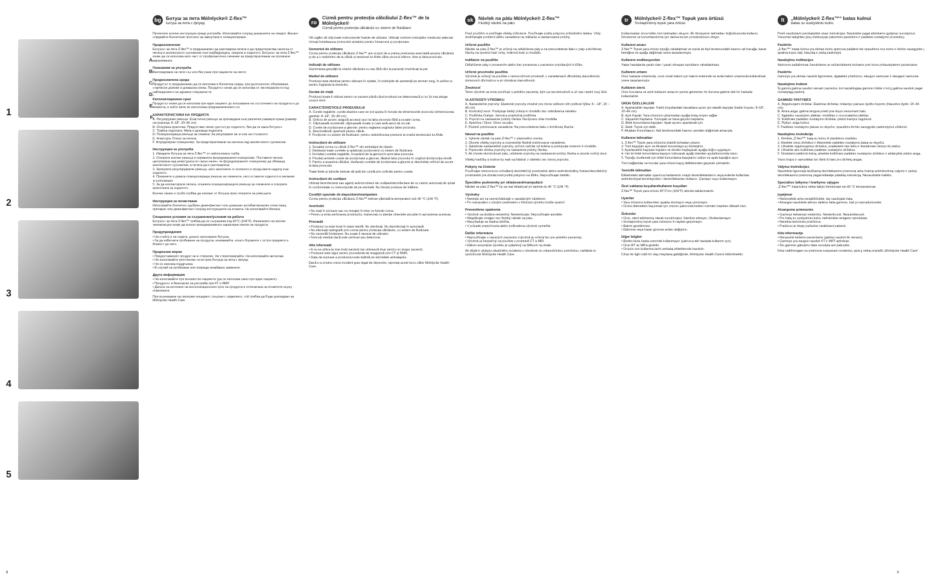A.
B.
C.
D.
E.
F.
1
2
3
4
5
bg
Ботуш за пета Mölnlycke® Z-flex™
Ботуш за пета с флуид
Прочетете всички инструкции преди употреба. Използвайте според указанията на лекаря. Винаги следвайте болничния протокол за завъртане и позициониране.
Предназначение
Ботушът за пета Z-flex™ е предназначен да разтоварва петата и да предотвратява натиска от петата и ахилесовото сухожилие към подбедрицата, пищяла и ходилото. Ботушът за пета Z-flex™ може да се използва като част от профилактично лечение за предотвратяване на пролежни наранявания.
Показания за употреба
Разтоварване на пети със или без рани при пациенти на легло
Предназначена среда
Продуктът е предназначен да се използва в болнична среда, при дългосрочно обгрижване, старчески домове и домашна грижа. Продуктът може да се използва от неспециалисти под наблюдението на здравни специалисти.
Експлоатационен срок
Продуктът може да се използва при един пациент до влошаване на състоянието на продукта и до момента, в който вече не изпълнява предназначението си.
ХАРАКТЕРИСТИКИ НА ПРОДУКТА
A. Регулируеми ремъци: Еластични ремъци за пригаждане към различни размери крака (размер на прасеца: 8–18", 20–46 cm).
B. Отворена вратичка: Предоставя лесен достъп до ходилото, без да се маха ботушът.
C. Трайна подплата: Мека и дишаща подплата
D. Позициониращи ремъци за глезена: За регулиране на ъгъла на стъпалото
E. Апертура: Отвор за петата.
F. Флуидизиран позиционер: За предотвратяване на натиска над ахилесовото сухожилие.
Инструкции за употреба
1. Извадете ботуша за пета Z-flex™ от найлоновата торба.
2. Отворете всички ремъци и изравнете флуидизирания позиционер. Поставете петата центрирана над апертурата по такъв начин, че флуидизираният позиционер да обхваща ахилесовото сухожилие, а петата да е разтоварена.
3. Затворете регулируемите ремъци, като започнете от коляното и продължите надолу към ходилото.
4. Прикачете и дявата позициониращи ремъка за глезените, като оставите ходилото в желания ъгъл/позиция.
5. За да инспектирате петата, откачете позициониращите ремъци за глезените и отворете вратичката за ходилото.
Всички линии и тръби трябва да излизат от ботуша през отворите на ремъците.
Инструкции за почистване
Използвайте болнично одобрен дезинфектант или домашен антибактериален почистващ препарат или дезинфектант според инструкциите на етикета. Не използвайте белина.
Специални условия за съхранение/условия на работа
Ботушът за пета Z-flex™ трябва да се съхранява под 40°C (104°F). Излагането на високи температури може да влоши преждевременно характеристиките на продукта.
Предупреждения
• Не стойте и не ходете, докато използвате ботуша.
• За да избегнете пробиване на продукта, внимавайте, когато боравите с остри предмети в близост до него.
Предпазни мерки
• Предоставеният продукт не е стерилен. Не стерилизирайте. Не използвайте автоклав.
• Не използвайте рентгенови лъчи през ботуша за пета с флуид.
• Не се изисква поддръжка.
• В случай на пробиване или повреда незабавно заменете.
Друга информация
• Не използвайте при множество пациенти (да се използва само при един пациент).
• Продуктът е безопасен за употреба при КТ и ЯМР.
• Датата на изтичане на експлоатационния срок на продукта е отпечатана на етикетите върху опаковката.
При възникване на сериозен инцидент, свързан с изделието, той трябва да бъде докладван на Mölnlycke Health Care.
ro
Cizmă pentru protecția călcâiului Z-flex™ de la Mölnlycke®
Cizmă pentru protecția călcâiului cu sistem de fluidizare
Vă rugăm să citiți toate instrucțiunile înainte de utilizare. Utilizați conform indicațiilor medicului adecvat. Urmați întotdeauna protocolul spitalului pentru întoarcere și poziționare.
Domeniul de utilizare
Cizma pentru protecția călcâiului Z-flex™ are scopul de a prelua presiunea exercitată asupra călcâiului și de a o redistribui de la călcâi și tendonul lui Ahile către picioruI inferior, tibie și laba piciorului.
Indicații de utilizare
Suprimarea greutății la nivelul călcâiului cu sau fără răni la pacienții imobilizați la pat
Mediul de utilizare
Produsul este destinat pentru utilizare în spitale, în instituțiile de asistență pe termen lung, în azilluri și pentru îngrijirea la domiciliu.
Durata de viață
Produsul poate fi utilizat pentru un pacient până când produsul se deteriorează și nu își mai atinge scopul dorit.
CARACTERISTICILE PRODUSULUI
A. Curele reglabile: curele elastice care se pot ajusta în funcție de dimensiunile piciorului (dimensiunea gambei: 8–18", 20–46 cm).
B. Orificiu de acces: asigură accesul ușor la laba piciorului fără a scoate cizma.
C. Căptușeală rezistentă: căptușeală moale și care lasă aerul să circule.
D. Curele de poziționare a gleznei: pentru reglarea unghiului labei piciorului.
E. Deschizătură: apertură pentru călcâi.
F. Poziționer cu sistem de fluidizare: pentru redistribuirea presiunii la nivelul tendonului lui Ahile.
Instrucțiuni de utilizare
1. Scoateți cizma cu călcâi Z-flex™ din ambalajul de plastic.
2. Desfaceți toate curelele și aplatizați poziționerul cu sistem de fluidizare.
3. Închideți curelele reglabile, începând de la genunchi spre laba piciorului.
4. Prindeți ambele curele de poziționare a gleznei, lăsând laba piciorului în unghiul dorit/poziția dorită.
5. Pentru a examina călcâiul, desfaceți curelele de poziționare a gleznei și deschideți orificiul de acces la laba piciorului.
Toate firele și tuburile trebuie să iasă din cizmă prin orificiile pentru curele.
Instrucțiuni de curățare
Utilizați dezinfectanți sau agenți antimicrobieni de curățare/dezinfectare de uz casnic autorizați de spital în conformitate cu instrucțiunile de pe etichetă. Nu folosiți produse de înălbire.
Condiții speciale de depozitare/manipulare
Cizma pentru protecția călcâiului Z-flex™ trebuie păstrată la temperaturi sub 40 °C (104 °F).
Avertizări
• Nu stați în picioare sau nu mergeți în timp ce folosiți cizma.
• Pentru a evita perforarea produsului, manevrați cu atenție obiectele ascuțite în apropierea acestuia.
Precauții
• Produsul nu este livrat în stare sterilă. Nu sterilizați. Nu dezinfectați în autoclavă.
• Nu efectuați radiografii prin cizma pentru protecția călcâiului, cu sistem de fluidizare.
• Nu necesită întreținere. Nu poate fi reparat de utilizator.
• Înlocuiți imediat dacă este perforat sau deteriorat.
Alte informații
• A nu se utiliza la mai mulți pacienți (se utilizează doar pentru un singur pacient).
• Produsul este sigur pentru procedurile de imagistică prin CT și RMN.
• Data de expirare a produsului este tipărită pe etichetele ambalajului.
Dacă s-a produs vreun incident grav legat de dispozitiv, raportați acest lucru către Mölnlycke Health Care.
sk
Návlek na pätu Mölnlycke® Z-flex™
Fluidný návlek na pätu
Pred použitím si prečítajte všetky inštrukcie. Používajte podľa pokynov príslušného lekára. Vždy dodržiavajte protokol vášho zariadenia na otáčanie a nastavovanie polohy.
Určené použitie
Návlek na pätu Z-flex™ je určený na odľahčenie päty a na prerozdelenie tlaku z päty a Achillovej šľachy na spodnú časť nohy, holennú kosť a chodidlo.
Indikácie na použitie
Odľahčenie päty s poranením alebo bez poranenia u pacientov pripútaných k lôžku
Určené prostredie použitia
Výrobok je určený na použitie v nemocničnom prostredí, v zariadeniach dlhodobej starostlivosti, domovoch dôchodcov a pri domácej starostlivosti.
Životnosť
Tento výrobok sa smie používať u jedného pacienta, kým sa neznehodnotí a už viac neplní svoj účel.
VLASTNOSTI VÝROBKU
A. Nastaviteľné popruhy: Elastické popruhy vhodné pre rôzne veľkosti nôh (veľkosť lýtka: 8 – 18", 20 – 46 cm).
B. Kontrolný otvor: Poskytuje ľahký prístup k chodidlu bez odstránenia návleku.
C. Podšívka Outlast: Jemná a priedušná podšívka
D. Popruh na nastavenie polohy členka: Na úpravu uhla chodidla
E. Apertúra / Otvor: Otvor na pätu.
F. Fluidné polohovacie zariadenie: Na prerozdelenie tlaku v Achillovej šľache.
Návod na použitie
1. Vyberte návlek na pätu Z-flex™ z plastového vrecka.
2. Otvorte všetky popruhy a rozprestrite fluidné polohovacie zariadenie.
3. Zatiahnite nastaviteľné popruhy, pričom začnite od kolena a postupujte smerom k chodidlu.
4. Pripevnite obidva popruhy na nastavenie polohy členka.
5. Ak chcete skontrolovať pätu, odoberte popruhy na nastavenie polohy členka a otvorte nožný otvor.
Všetky hadičky a trubice by mali vychádzať z návleku cez otvory popruhu.
Pokyny na čistenie
Používajte nemocnicou schválený dezinfekčný prostriedok alebo antimikrobiálny čistiaci/dezinfekčný prostriedok pre domácnosti podľa pokynov na štítku. Nepoužívajte bielidlo.
Špeciálne podmienky pri skladovaní/manipulácii
Návlek na pätu Z-flex™ by sa mal skladovať pri teplote do 40 °C (104 °F).
Výstrahy
• Nestojte ani sa neprechádzajte s nasadeným návlekom.
• Pri manipulácii s ostrými predmetmi v blízkosti výrobku buďte opatrní.
Preventívne opatrenia
• Výrobok sa dodáva nesterilný. Nesterilizujte. Nepoužívajte autokláv
• Neaplikujte röntgen cez fluidný návlek na pätu.
• Nevyžaduje sa žiadna údržba.
• V prípade prepichnutia alebo poškodenia výrobok vymeňte.
Ďalšie informácie
• Nepoužívajte u viacerých pacientov (výrobok je určený len pre jedného pacienta).
• Výrobok je bezpečný na použitie v prostredí CT a MRI.
• Dátum exspirácie výrobku je vytlačený na štítkoch na obale.
Ak dôjde k výskytu závažného incidentu v súvislosti so zdravotníckou pomôckou, nahláste to spoločnosti Mölnlycke Health Care.
tr
Mölnlycke® Z-flex™ Topuk yara örtüsü
Sıvılaştırılmış topuk yara örtüsü
Kullanmadan önce lütfen tüm talimatları okuyun. Bir klinisyenin talimatları doğrultusunda kullanın. Döndürme ve konumlandırma için daima kurum protokolünüzü izleyin.
Kullanım amacı
Z-flex™ Topuk yara örtüsü topuğu rahatlatmak ve topuk ile Aşil tendonundaki basıncı alt bacağa, kaval kemiğine ve ayağa dağıtmak üzere tasarlanmıştır.
Kullanım endikasyonları
Yatan hastalarda yaralı olan / yaralı olmayan topukların rahatlatılması
Kullanım ortamı
Ürün hastane ortamında, uzun süreli bakım için bakım evlerinde ve evde bakım ortamında kullanılmak üzere tasarlanmıştır.
Kullanım ömrü
Ürün bozulana ve artık kullanım amacını yerine getiremez bir duruma gelene dek bir hastada kullanılabilir.
ÜRÜN ÖZELLİKLERİ
A. Ayarlanabilir kayışlar: Farklı boyutlardaki bacaklara uyum için elastik kayışlar (baldır boyutu: 8–18", 20–46 cm).
B. Açık Kapak: Yara örtüsünü çıkarmadan ayağa kolay erişim sağlar.
C. Dayanıklı Kaplama: Yumuşak ve hava geçiren kaplama
D. Bilek konumlama kayışları: Ayak açısını ayarlamak için
E. Delik: Topuk için delik.
F. Akışkan Konumlayıcı: Aşil tendonundaki basıncı yeniden dağıtmak amacıyla.
Kullanım talimatları
1. Z-flex™ Topuk yara örtüsünü plastik torbadan çıkarın.
2. Tüm kayışları açın ve Akışkan konumlayıcıyı düzleştirin.
3. Ayarlanabilir kayışları kapatın ve dizden başlayarak ayağa doğru uygulayın.
4. Her iki bilek konumlama kayışını tutturarak ayağı istenilen açıda/konumda tutun.
5. Topuğu incelemek için bilek konumlama kayışlarını sökün ve ayak kapağını açın.
Tüm bağlantılar ve borular yara örtüsü kayış deliklerinden geçerek çıkmalıdır.
Temizlik talimatları
Etiketindeki talimatlar uyarınca hastanenin onaylı dezenfektanlarını veya evlerde kullanılan antimikrobiyal temizleyicileri / dezenfektanları kullanın. Çamaşır suyu kullanmayın.
Özel saklama koşulları/kullanım koşulları
Z-flex™ Topuk yara örtüsü 40°C'nin (104°F) altında saklanmalıdır.
Uyarılar
• Yara örtüsünü kullanırken ayakta durmayın veya yürümeyin.
• Ürünü delmekten kaçınmak için ürünün yakınında keskin cisimleri tutarken dikkatli olun.
Önlemler
• Ürün, steril edilmemiş olarak sunulmuştur. Sterilize etmeyin. Otoklavlamayın
• Sıvılaştırılmış topuk yara örtüsünü X-raydan geçirmeyin.
• Bakım gerektirmez.
• Delinirse veya hasar görürse acilen değiştirin.
Diğer bilgiler
• Birden fazla hasta üzerinde kullanmayın (yalnızca tek hastada kullanım için).
• Ürün BT ve MR'a girebilir.
• Ürünün son kullanma tarihi ambalaj etiketlerinde basılıdır.
Cihaz ile ilgili ciddi bir olay meydana geldiğinde, Mölnlycke Health Care'e bildirilmelidir.
lt
„Mölnlycke® Z-flex™“ batas kulnui
Batas su suskystintu kulnu
Prieš naudodami perskaitykite visas instrukcijas. Naudokite pagal atitinkamo gydytojo nurodymus. Visuomet laikykitės jūsų institucijoje patvirtinto pavertimo ir padėties nustatymo procedūrų.
Paskirtis
„Z-flex™“ batas kulnui yra skirtas kulno apkrovai pašalinti bei spaudimui nuo kulno ir Achilo sausgyslės į apatinę kojos dalį, blauzdą ir pėdą paskirstyti.
Naudojimo indikacijos
Apkrovos pašalinimas žaizdotiems ar nežaizdotiems kulnams prie lovos prikaustytiems pacientams
Paskirtis
Gaminys yra skirtas naudoti ligoninėse, ilgalaikės priežiūros, slaugos namuose ir slaugant namuose.
Naudojimo trukmė
Šį gaminį galima naudoti vienam pacientui, kol nepablogėja gaminio būklė ir kol jį galima naudoti pagal numatytąją paskirtį.
GAMINIO YPATYBĖS
A. Reguliuojami dirželiai: Elastiniai dirželiai, tinkantys įvairaus dydžio kojoms (blauzdos dydis: 20–46 cm).
B. Atvira anga: galima lengvai prieiti prie kojos nenuimant bato.
C. Ilgalaikio naudojimo įdėklas: minkštas ir orui pralaidus įdėklas.
D. Kulkšnies padėties nustatymo dirželiai: pėdos kampui reguliuoti.
E. Plyšys: anga kulnui.
F. Padėties nustatymo įtaisas su skysčiu: spaudimo Achilo sausgyslei paskirstymui užtikrinti.
Naudojimo instrukcija
1. Išimkite „Z-flex™“ batą su kulnu iš plastikinio maišelio.
2. Atsekite visus dirželius ir ištiesinkite padėties nustatymo įtaisą su skysčiu.
3. Užsekite reguliuojamus dirželius, pradėdami ties keliu ir leisdamiesi žemyn iki pėdos.
4. Užsekite abu kulkšnies padėties nustatymo dirželius.
5. Norėdami patikrinti kulną, atsekite kulkšnies padėties nustatymo dirželius ir atidarykite pėdos angą.
Visos linijos ir vamzdeliai turi išeiti iš bato pro dirželių angas.
Valymo instrukcijos
Naudokite ligoninėje leidžiamą dezinfekavimo priemonę arba buitinę antimikrobinę valymo ir (arba) dezinfekavimo priemonę pagal etiketėje pateiktą instrukciją. Nenaudokite baliklio.
Specialios laikymo / tvarkymo sąlygos
„Z-flex™“ batą kulnui reikia laikyti žemesnėje nei 40 °C temperatūroje.
Įspėjimai
• Nestovėkite arba nevaikščiokite, kai naudojate batą.
• Atsargiai naudokite aštrius daiktus šalia gaminio, kad jo nepradurtumėte.
Atsargumo priemonės
• Gaminys tiekiamas nesterilus. Nesterilizuoti. Neautoklavuoti.
• Pro batą su suskystintu kulnu nešvitinkite rentgeno spinduliais.
• Nereikia techninės priežiūros.
• Pradūrus ar kitaip pažeidus nedelsiant pakeisti.
Kita informacija
• Nenaudoti keliems pacientams (galima naudoti tik vienam).
• Gaminys yra saugus naudoti KT ir MRT aplinkoje.
• Šio gaminio galiojimo data nurodyta ant pakuotės.
Kilus reikšmingam su priemone susijusiam incidentui, apie jį reikia pranešti „Mölnlycke Health Care“.
8 9